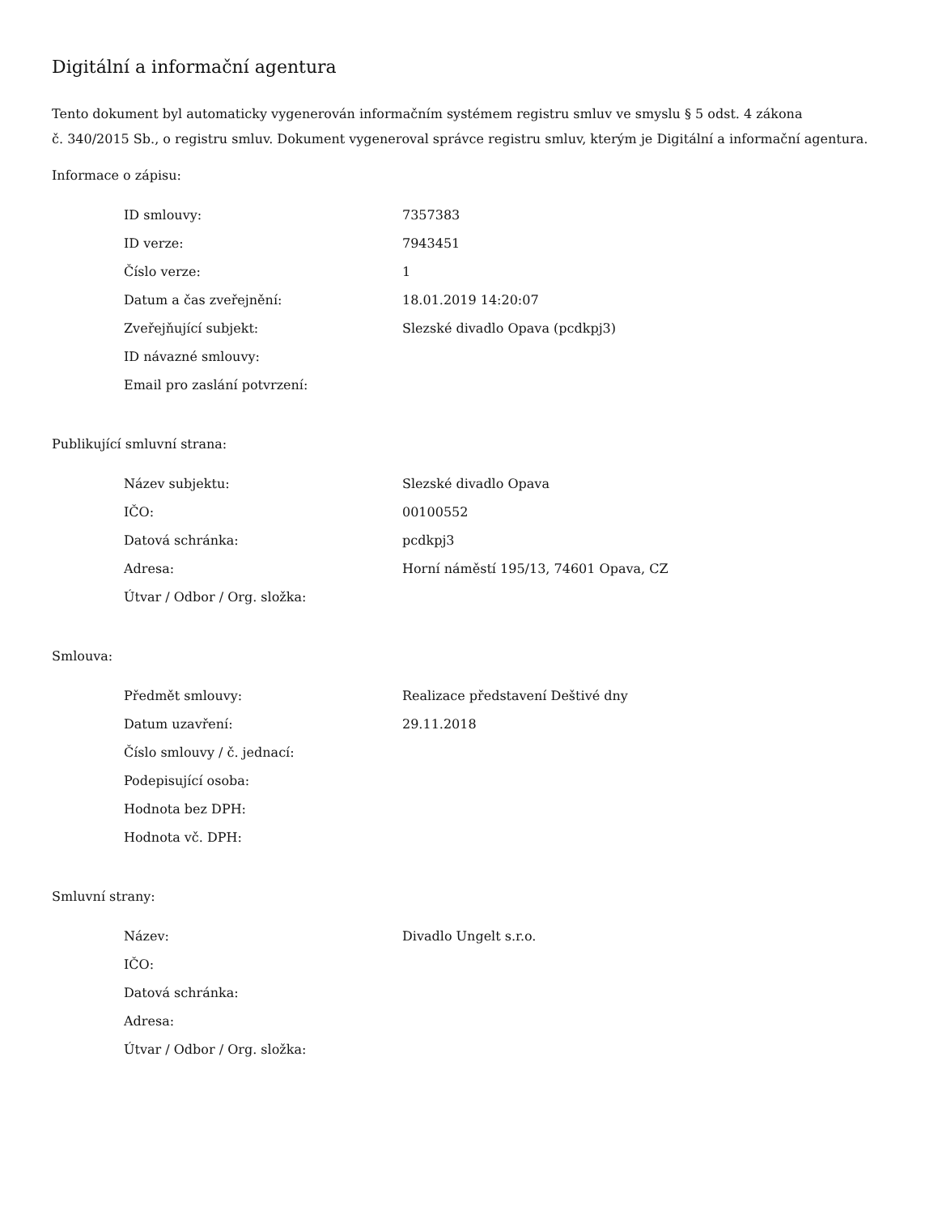Digitální a informační agentura
Tento dokument byl automaticky vygenerován informačním systémem registru smluv ve smyslu § 5 odst. 4 zákona
č. 340/2015 Sb., o registru smluv. Dokument vygeneroval správce registru smluv, kterým je Digitální a informační agentura.
Informace o zápisu:
| ID smlouvy: | 7357383 |
| ID verze: | 7943451 |
| Číslo verze: | 1 |
| Datum a čas zveřejnění: | 18.01.2019 14:20:07 |
| Zveřejňující subjekt: | Slezské divadlo Opava (pcdkpj3) |
| ID návazné smlouvy: | |
| Email pro zaslání potvrzení: | |
Publikující smluvní strana:
| Název subjektu: | Slezské divadlo Opava |
| IČO: | 00100552 |
| Datová schránka: | pcdkpj3 |
| Adresa: | Horní náměstí 195/13, 74601 Opava, CZ |
| Útvar / Odbor / Org. složka: | |
Smlouva:
| Předmět smlouvy: | Realizace představení Deštivé dny |
| Datum uzavření: | 29.11.2018 |
| Číslo smlouvy / č. jednací: | |
| Podepisující osoba: | |
| Hodnota bez DPH: | |
| Hodnota vč. DPH: | |
Smluvní strany:
| Název: | Divadlo Ungelt s.r.o. |
| IČO: | |
| Datová schránka: | |
| Adresa: | |
| Útvar / Odbor / Org. složka: | |